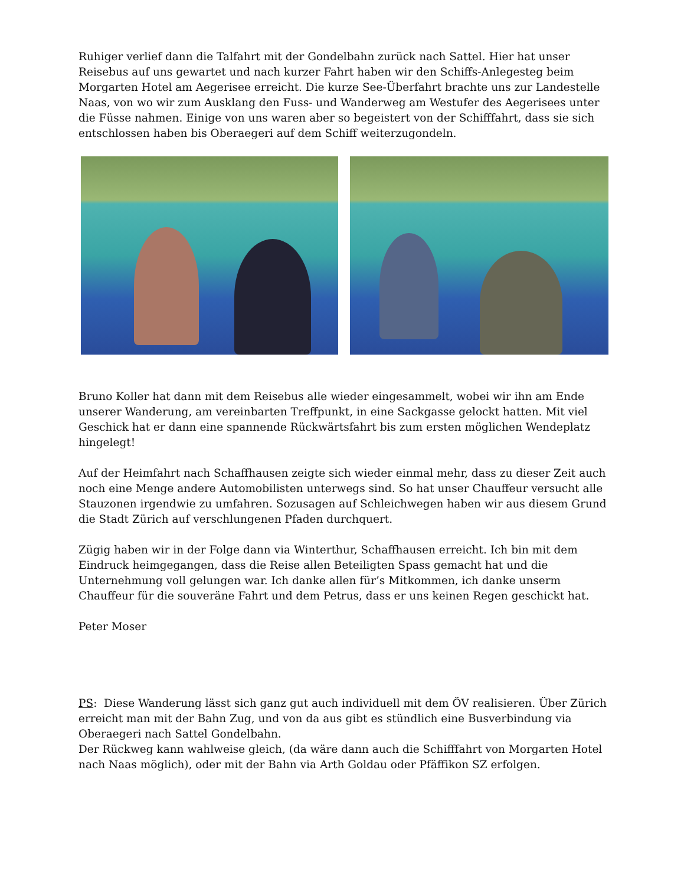Ruhiger verlief dann die Talfahrt mit der Gondelbahn zurück nach Sattel. Hier hat unser Reisebus auf uns gewartet und nach kurzer Fahrt haben wir den Schiffs-Anlegesteg beim Morgarten Hotel am Aegerisee erreicht. Die kurze See-Überfahrt brachte uns zur Landestelle Naas, von wo wir zum Ausklang den Fuss- und Wanderweg am Westufer des Aegerisees unter die Füsse nahmen. Einige von uns waren aber so begeistert von der Schifffahrt, dass sie sich entschlossen haben bis Oberaegeri auf dem Schiff weiterzugondeln.
Bruno Koller hat dann mit dem Reisebus alle wieder eingesammelt, wobei wir ihn am Ende unserer Wanderung, am vereinbarten Treffpunkt, in eine Sackgasse gelockt hatten. Mit viel Geschick hat er dann eine spannende Rückwärtsfahrt bis zum ersten möglichen Wendeplatz hingelegt!
Auf der Heimfahrt nach Schaffhausen zeigte sich wieder einmal mehr, dass zu dieser Zeit auch noch eine Menge andere Automobilisten unterwegs sind. So hat unser Chauffeur versucht alle Stauzonen irgendwie zu umfahren. Sozusagen auf Schleichwegen haben wir aus diesem Grund die Stadt Zürich auf verschlungenen Pfaden durchquert.
Zügig haben wir in der Folge dann via Winterthur, Schaffhausen erreicht. Ich bin mit dem Eindruck heimgegangen, dass die Reise allen Beteiligten Spass gemacht hat und die Unternehmung voll gelungen war. Ich danke allen für’s Mitkommen, ich danke unserm Chauffeur für die souveräne Fahrt und dem Petrus, dass er uns keinen Regen geschickt hat.
Peter Moser
PS: Diese Wanderung lässt sich ganz gut auch individuell mit dem ÖV realisieren. Über Zürich erreicht man mit der Bahn Zug, und von da aus gibt es stündlich eine Busverbindung via Oberaegeri nach Sattel Gondelbahn.
Der Rückweg kann wahlweise gleich, (da wäre dann auch die Schifffahrt von Morgarten Hotel nach Naas möglich), oder mit der Bahn via Arth Goldau oder Pfäffikon SZ erfolgen.